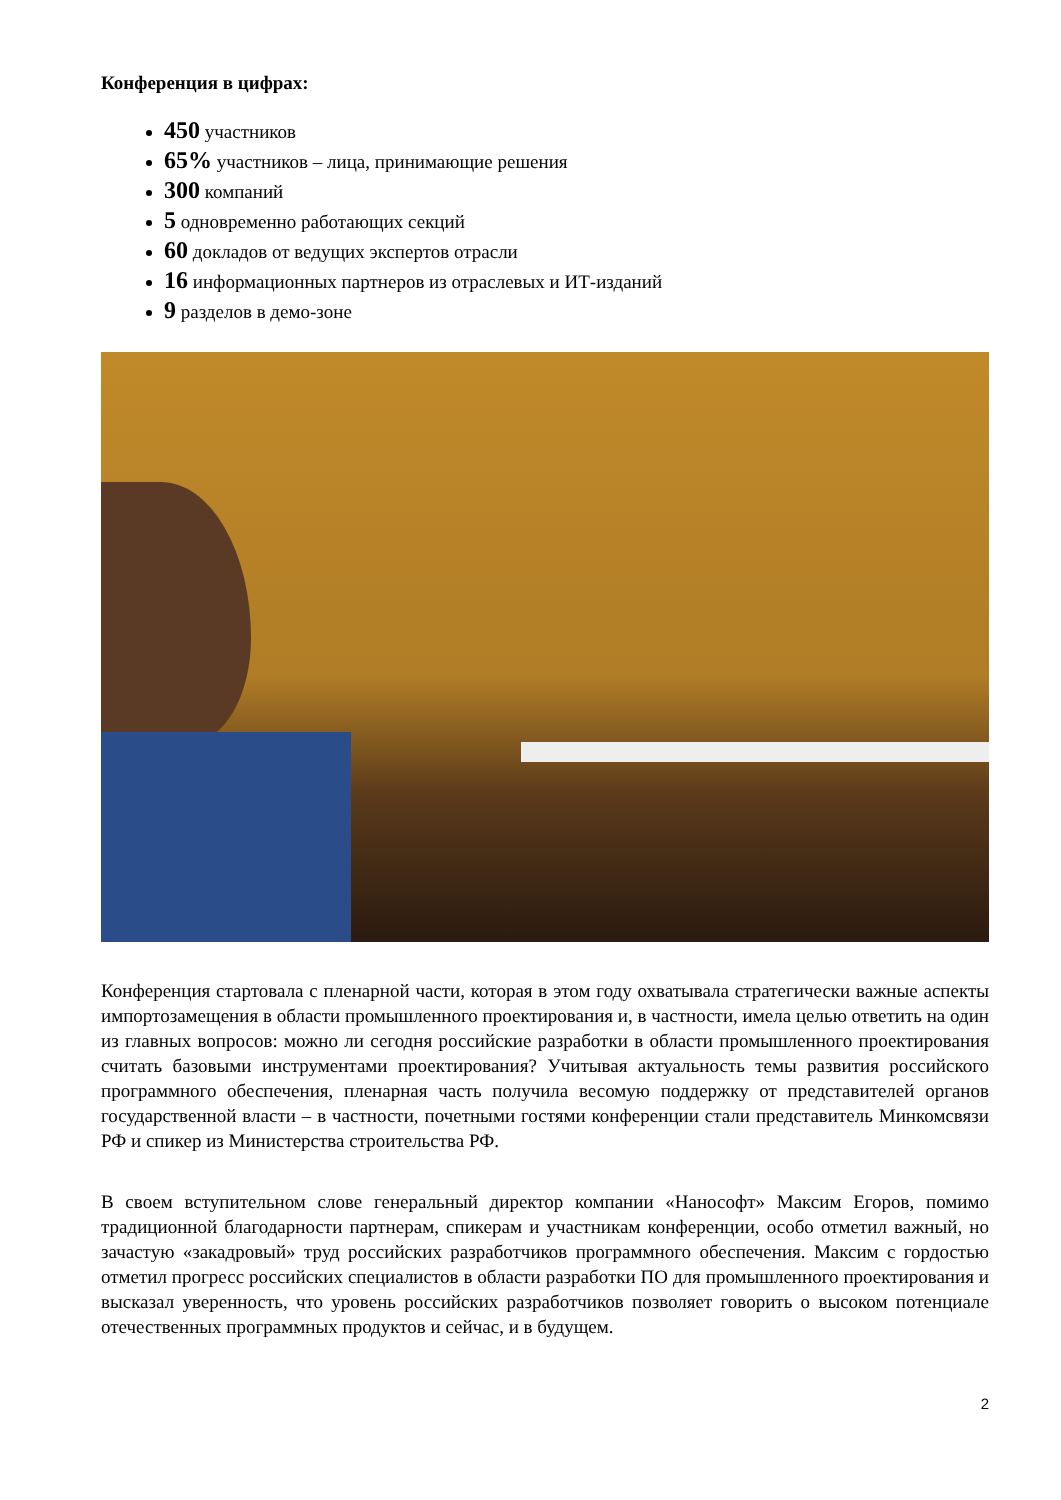Конференция в цифрах:
450 участников
65% участников – лица, принимающие решения
300 компаний
5 одновременно работающих секций
60 докладов от ведущих экспертов отрасли
16 информационных партнеров из отраслевых и ИТ-изданий
9 разделов в демо-зоне
Конференция стартовала с пленарной части, которая в этом году охватывала стратегически важные аспекты импортозамещения в области промышленного проектирования и, в частности, имела целью ответить на один из главных вопросов: можно ли сегодня российские разработки в области промышленного проектирования считать базовыми инструментами проектирования? Учитывая актуальность темы развития российского программного обеспечения, пленарная часть получила весомую поддержку от представителей органов государственной власти – в частности, почетными гостями конференции стали представитель Минкомсвязи РФ и спикер из Министерства строительства РФ.
В своем вступительном слове генеральный директор компании «Нанософт» Максим Егоров, помимо традиционной благодарности партнерам, спикерам и участникам конференции, особо отметил важный, но зачастую «закадровый» труд российских разработчиков программного обеспечения. Максим с гордостью отметил прогресс российских специалистов в области разработки ПО для промышленного проектирования и высказал уверенность, что уровень российских разработчиков позволяет говорить о высоком потенциале отечественных программных продуктов и сейчас, и в будущем.
2